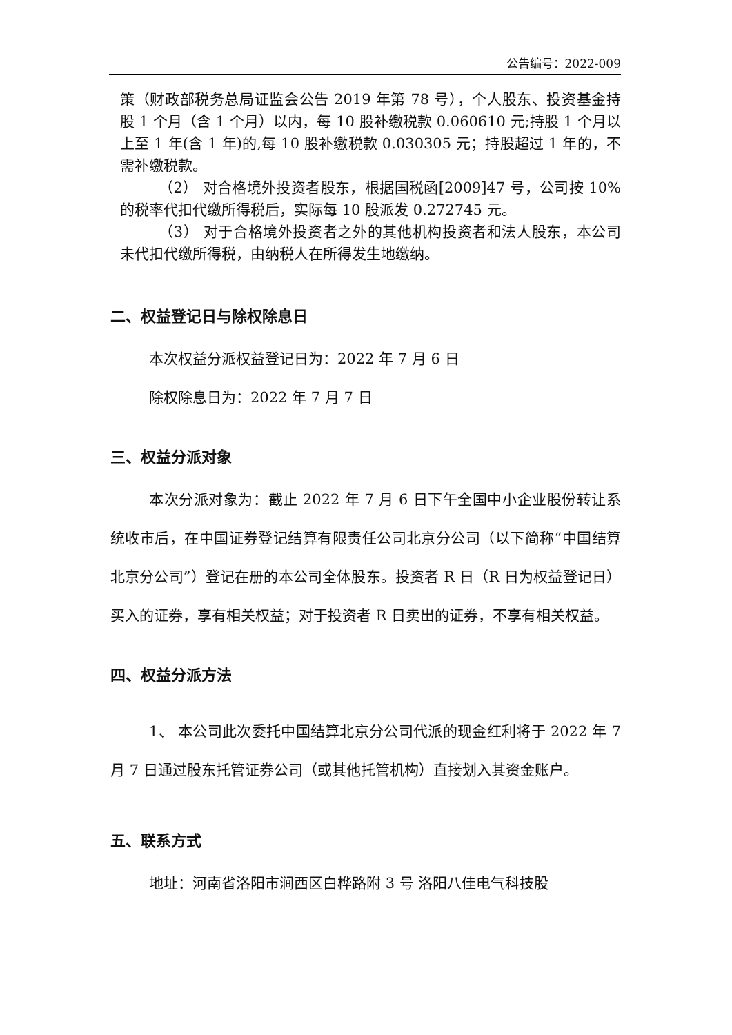公告编号：2022-009
策（财政部税务总局证监会公告 2019 年第 78 号），个人股东、投资基金持股 1 个月（含 1 个月）以内，每 10 股补缴税款 0.060610 元;持股 1 个月以上至 1 年(含 1 年)的,每 10 股补缴税款 0.030305 元；持股超过 1 年的，不需补缴税款。
（2） 对合格境外投资者股东，根据国税函[2009]47 号，公司按 10%的税率代扣代缴所得税后，实际每 10 股派发 0.272745 元。
（3） 对于合格境外投资者之外的其他机构投资者和法人股东，本公司未代扣代缴所得税，由纳税人在所得发生地缴纳。
二、权益登记日与除权除息日
本次权益分派权益登记日为：2022 年 7 月 6 日
除权除息日为：2022 年 7 月 7 日
三、权益分派对象
本次分派对象为：截止 2022 年 7 月 6 日下午全国中小企业股份转让系统收市后，在中国证券登记结算有限责任公司北京分公司（以下简称“中国结算北京分公司”）登记在册的本公司全体股东。投资者 R 日（R 日为权益登记日）买入的证券，享有相关权益；对于投资者 R 日卖出的证券，不享有相关权益。
四、权益分派方法
1、 本公司此次委托中国结算北京分公司代派的现金红利将于 2022 年 7 月 7 日通过股东托管证券公司（或其他托管机构）直接划入其资金账户。
五、联系方式
地址：河南省洛阳市涧西区白桦路附 3 号 洛阳八佳电气科技股